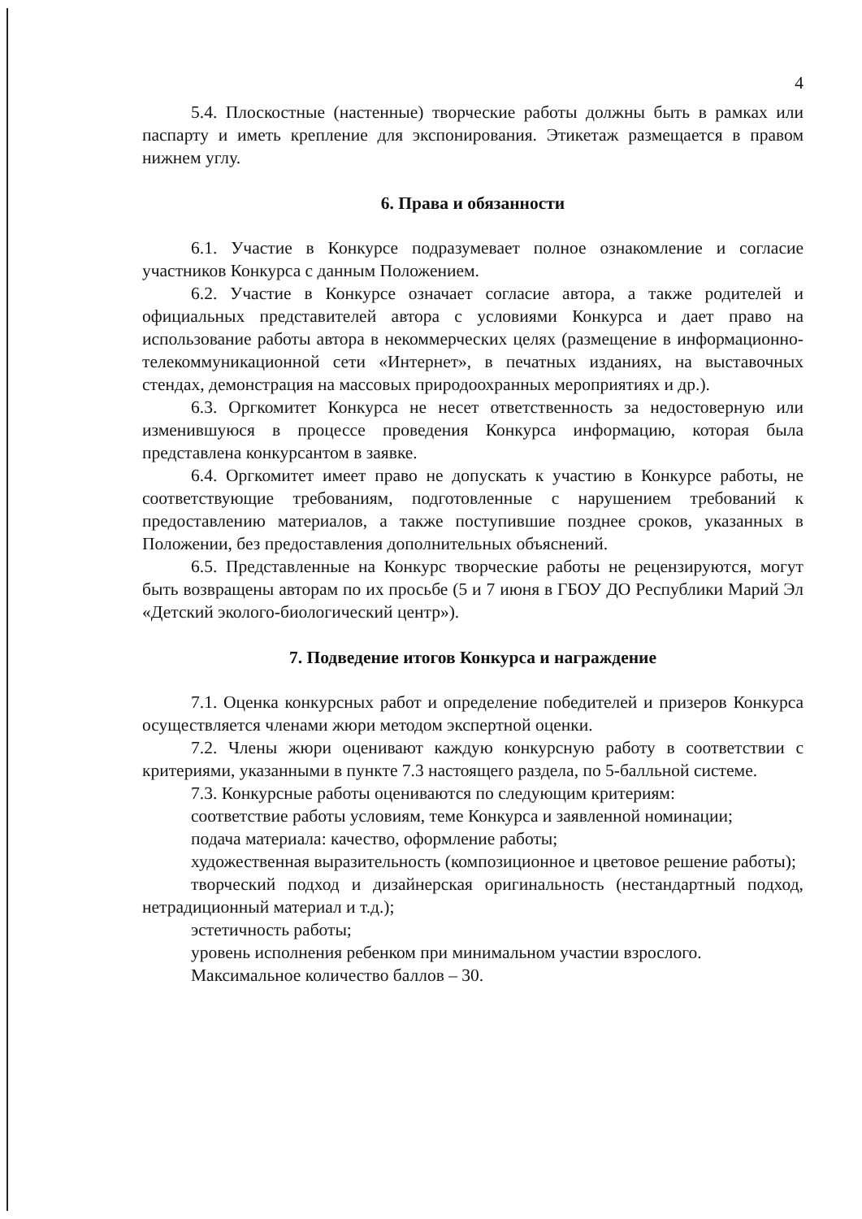4
5.4. Плоскостные (настенные) творческие работы должны быть в рамках или паспарту и иметь крепление для экспонирования. Этикетаж размещается в правом нижнем углу.
6. Права и обязанности
6.1. Участие в Конкурсе подразумевает полное ознакомление и согласие участников Конкурса с данным Положением.
6.2. Участие в Конкурсе означает согласие автора, а также родителей и официальных представителей автора с условиями Конкурса и дает право на использование работы автора в некоммерческих целях (размещение в информационно-телекоммуникационной сети «Интернет», в печатных изданиях, на выставочных стендах, демонстрация на массовых природоохранных мероприятиях и др.).
6.3. Оргкомитет Конкурса не несет ответственность за недостоверную или изменившуюся в процессе проведения Конкурса информацию, которая была представлена конкурсантом в заявке.
6.4. Оргкомитет имеет право не допускать к участию в Конкурсе работы, не соответствующие требованиям, подготовленные с нарушением требований к предоставлению материалов, а также поступившие позднее сроков, указанных в Положении, без предоставления дополнительных объяснений.
6.5. Представленные на Конкурс творческие работы не рецензируются, могут быть возвращены авторам по их просьбе (5 и 7 июня в ГБОУ ДО Республики Марий Эл «Детский эколого-биологический центр»).
7. Подведение итогов Конкурса и награждение
7.1. Оценка конкурсных работ и определение победителей и призеров Конкурса осуществляется членами жюри методом экспертной оценки.
7.2. Члены жюри оценивают каждую конкурсную работу в соответствии с критериями, указанными в пункте 7.3 настоящего раздела, по 5-балльной системе.
7.3. Конкурсные работы оцениваются по следующим критериям:
соответствие работы условиям, теме Конкурса и заявленной номинации;
подача материала: качество, оформление работы;
художественная выразительность (композиционное и цветовое решение работы);
творческий подход и дизайнерская оригинальность (нестандартный подход, нетрадиционный материал и т.д.);
эстетичность работы;
уровень исполнения ребенком при минимальном участии взрослого.
Максимальное количество баллов – 30.